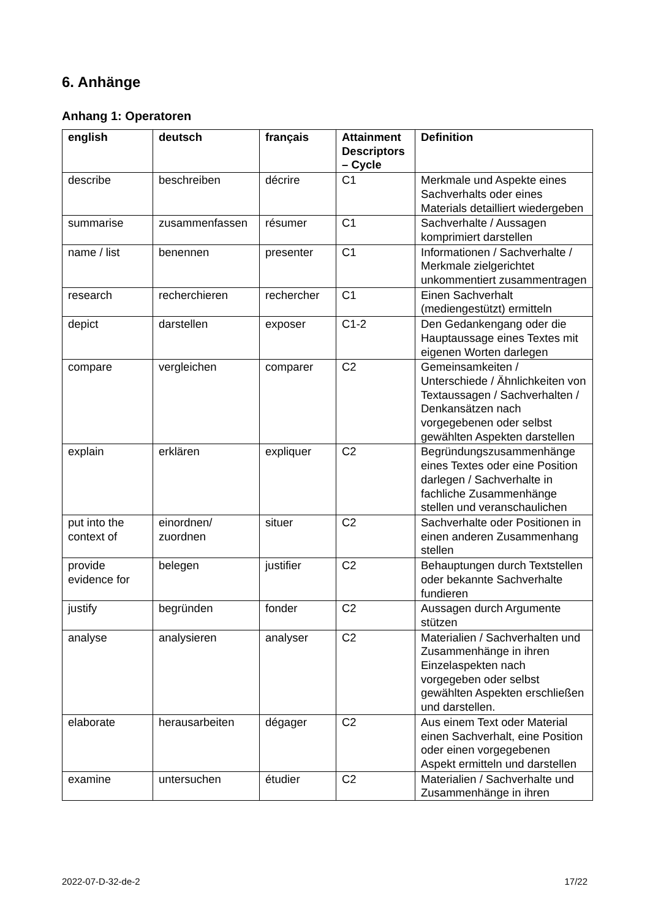6. Anhänge
Anhang 1: Operatoren
| english | deutsch | français | Attainment Descriptors – Cycle | Definition |
| --- | --- | --- | --- | --- |
| describe | beschreiben | décrire | C1 | Merkmale und Aspekte eines Sachverhalts oder eines Materials detailliert wiedergeben |
| summarise | zusammenfassen | résumer | C1 | Sachverhalte / Aussagen komprimiert darstellen |
| name / list | benennen | presenter | C1 | Informationen / Sachverhalte / Merkmale zielgerichtet unkommentiert zusammentragen |
| research | recherchieren | rechercher | C1 | Einen Sachverhalt (mediengestützt) ermitteln |
| depict | darstellen | exposer | C1-2 | Den Gedankengang oder die Hauptaussage eines Textes mit eigenen Worten darlegen |
| compare | vergleichen | comparer | C2 | Gemeinsamkeiten / Unterschiede / Ähnlichkeiten von Textaussagen / Sachverhalten / Denkansätzen nach vorgegebenen oder selbst gewählten Aspekten darstellen |
| explain | erklären | expliquer | C2 | Begründungszusammenhänge eines Textes oder eine Position darlegen / Sachverhalte in fachliche Zusammenhänge stellen und veranschaulichen |
| put into the context of | einordnen/ zuordnen | situer | C2 | Sachverhalte oder Positionen in einen anderen Zusammenhang stellen |
| provide evidence for | belegen | justifier | C2 | Behauptungen durch Textstellen oder bekannte Sachverhalte fundieren |
| justify | begründen | fonder | C2 | Aussagen durch Argumente stützen |
| analyse | analysieren | analyser | C2 | Materialien / Sachverhalten und Zusammenhänge in ihren Einzelaspekten nach vorgegeben oder selbst gewählten Aspekten erschließen und darstellen. |
| elaborate | herausarbeiten | dégager | C2 | Aus einem Text oder Material einen Sachverhalt, eine Position oder einen vorgegebenen Aspekt ermitteln und darstellen |
| examine | untersuchen | étudier | C2 | Materialien / Sachverhalte und Zusammenhänge in ihren |
2022-07-D-32-de-2 17/22